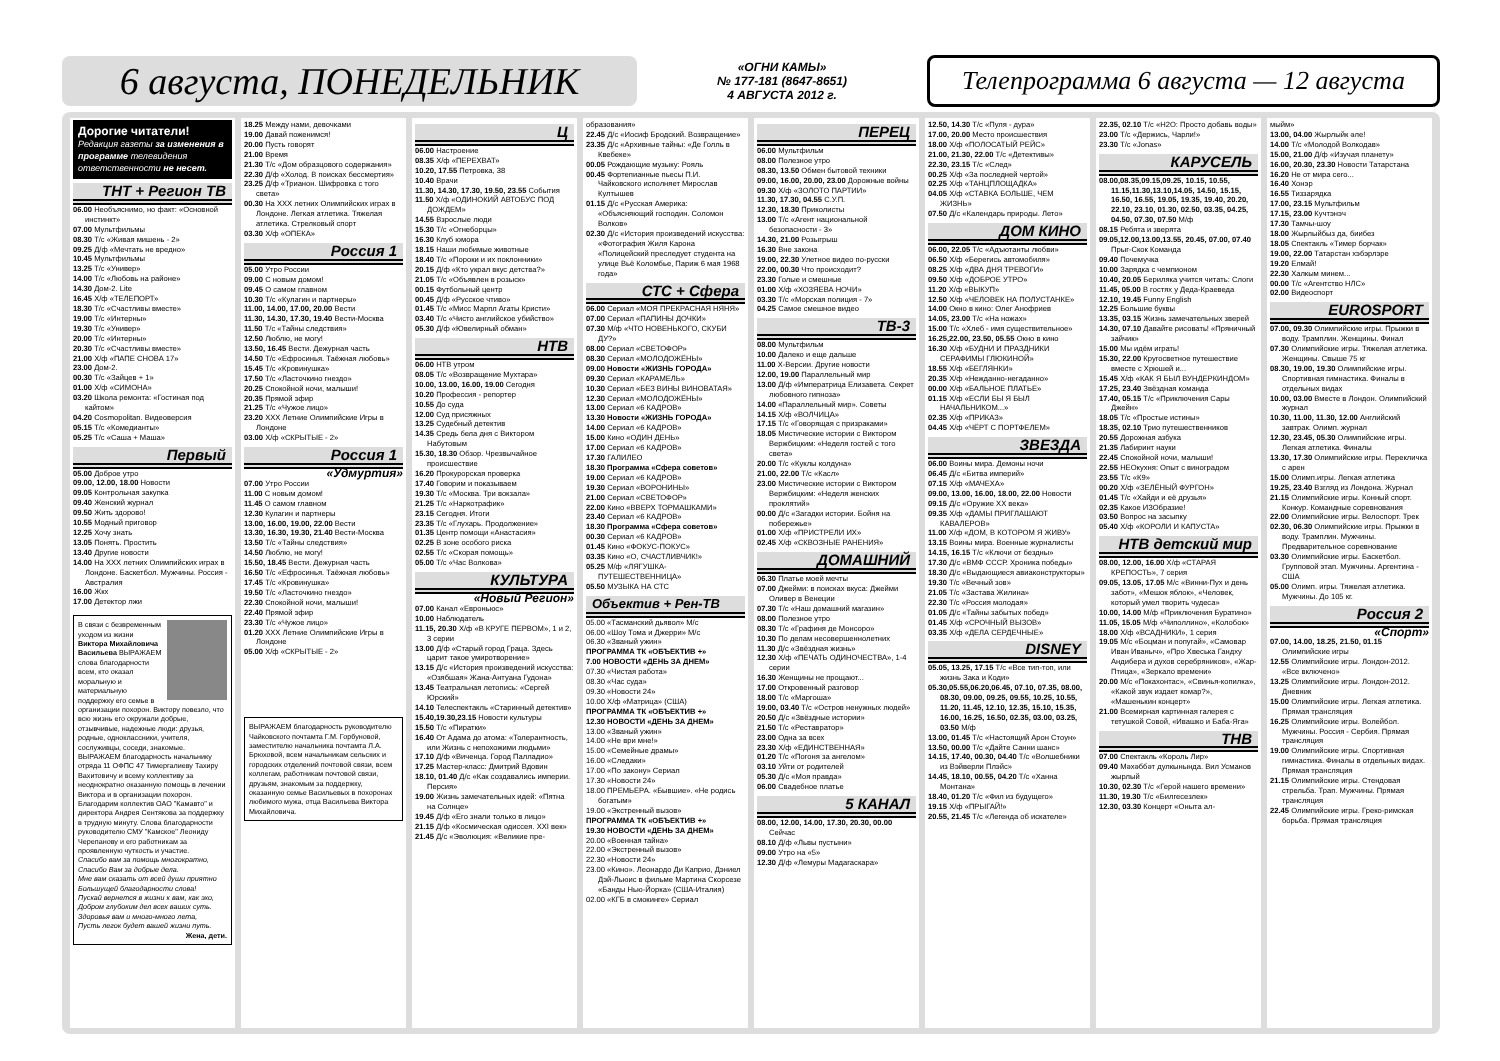6 августа, ПОНЕДЕЛЬНИК
«ОГНИ КАМЫ»
№ 177-181 (8647-8651)
4 АВГУСТА 2012 г.
Телепрограмма 6 августа — 12 августа
Дорогие читатели!
Редакция газеты за изменения в программе телевидения ответственности не несет.
ТНТ + Регион ТВ
06.00 Необъяснимо, но факт: «Основной инстинкт»
07.00 Мультфильмы
08.30 Т/с «Живая мишень - 2»
09.25 Д/ф «Мечтать не вредно»
10.45 Мультфильмы
13.25 Т/с «Универ»
14.00 Т/с «Любовь на районе»
14.30 Дом-2. Lite
16.45 Х/ф «ТЕЛЕПОРТ»
18.30 Т/с «Счастливы вместе»
19.00 Т/с «Интерны»
19.30 Т/с «Универ»
20.00 Т/с «Интерны»
20.30 Т/с «Счастливы вместе»
21.00 Х/ф «ПАПЕ СНОВА 17»
23.00 Дом-2.
00.30 Т/с «Зайцев + 1»
01.00 Х/ф «СИМОНА»
03.20 Школа ремонта: «Гостиная под кайтом»
04.20 Cosmopolitan. Видеоверсия
05.15 Т/с «Комедианты»
05.25 Т/с «Саша + Маша»
Первый
05.00 Доброе утро
09.00, 12.00, 18.00 Новости
09.05 Контрольная закупка
09.40 Женский журнал
09.50 Жить здорово!
10.55 Модный приговор
12.25 Хочу знать
13.05 Понять. Простить
13.40 Другие новости
14.00 На XXX летних Олимпийских играх в Лондоне. Баскетбол. Мужчины. Россия - Австралия
16.00 Жкх
17.00 Детектор лжи
В связи с безвременным уходом из жизни Виктора Михайловича Васильева ВЫРАЖАЕМ слова благодарности всем, кто оказал моральную и материальную поддержку его семье в организации похорон. Виктору повезло, что всю жизнь его окружали добрые, отзывчивые, надежные люди: друзья, родные, одноклассники, учителя, сослуживцы, соседи, знакомые.
ВЫРАЖАЕМ благодарность начальнику отряда 11 ОФПС 47 Тимергалиеву Тахиру Вахитовичу и всему коллективу за неоднократно оказанную помощь в лечении Виктора и в организации похорон. Благодарим коллектив ОАО "Камавто" и директора Андрея Сентякова за поддержку в трудную минуту. Слова благодарности руководителю СМУ "Камское" Леониду Черепанову и его работникам за проявленную чуткость и участие.
Спасибо вам за помощь многократно,
Спасибо Вам за добрые дела.
Мне вам сказать от всей души приятно
Большущей благодарности слова!
Пускай вернется в жизни к вам, как эхо,
Добром глубоким дел всех ваших суть.
Здоровья вам и много-много лета,
Пусть легок будет вашей жизни путь.
Жена, дети.
18.25 Между нами, девочками
19.00 Давай поженимся!
20.00 Пусть говорят
21.00 Время
21.30 Т/с «Дом образцового содержания»
22.30 Д/ф «Холод. В поисках бессмертия»
23.25 Д/ф «Трианон. Шифровка с того света»
00.30 На XXX летних Олимпийских играх в Лондоне. Легкая атлетика. Тяжелая атлетика. Стрелковый спорт
03.30 Х/ф «ОПЕКА»
Россия 1
05.00 Утро России
09.00 С новым домом!
09.45 О самом главном
10.30 Т/с «Кулагин и партнеры»
11.00, 14.00, 17.00, 20.00 Вести
11.30, 14.30, 17.30, 19.40 Вести-Москва
11.50 Т/с «Тайны следствия»
12.50 Люблю, не могу!
13.50, 16.45 Вести. Дежурная часть
14.50 Т/с «Ефросинья. Таёжная любовь»
15.45 Т/с «Кровинушка»
17.50 Т/с «Ласточкино гнездо»
20.25 Спокойной ночи, малыши!
20.35 Прямой эфир
21.25 Т/с «Чужое лицо»
23.20 XXX Летние Олимпийские Игры в Лондоне
03.00 Х/ф «СКРЫТЫЕ - 2»
Россия 1
«Удмуртия»
07.00 Утро России
11.00 С новым домом!
11.45 О самом главном
12.30 Кулагин и партнеры
13.00, 16.00, 19.00, 22.00 Вести
13.30, 16.30, 19.30, 21.40 Вести-Москва
13.50 Т/с «Тайны следствия»
14.50 Люблю, не могу!
15.50, 18.45 Вести. Дежурная часть
16.50 Т/с «Ефросинья. Таёжная любовь»
17.45 Т/с «Кровинушка»
19.50 Т/с «Ласточкино гнездо»
22.30 Спокойной ночи, малыши!
22.40 Прямой эфир
23.30 Т/с «Чужое лицо»
01.20 XXX Летние Олимпийские Игры в Лондоне
05.00 Х/ф «СКРЫТЫЕ - 2»
ВЫРАЖАЕМ благодарность руководителю Чайковского почтамта Г.М. Горбуновой, заместителю начальника почтамта Л.А. Брюховой, всем начальникам сельских и городских отделений почтовой связи, всем коллегам, работникам почтовой связи, друзьям, знакомым за поддержку, оказанную семье Васильевых в похоронах любимого мужа, отца Васильева Виктора Михайловича.
Ц
06.00 Настроение
08.35 Х/ф «ПЕРЕХВАТ»
10.20, 17.55 Петровка, 38
10.40 Врачи
11.30, 14.30, 17.30, 19.50, 23.55 События
11.50 Х/ф «ОДИНОКИЙ АВТОБУС ПОД ДОЖДЕМ»
14.55 Взрослые люди
15.30 Т/с «Огнеборцы»
16.30 Клуб юмора
18.15 Наши любимые животные
18.40 Т/с «Пороки и их поклонники»
20.15 Д/ф «Кто украл вкус детства?»
21.05 Т/с «Объявлен в розыск»
00.15 Футбольный центр
00.45 Д/ф «Русское чтиво»
01.45 Т/с «Мисс Марпл Агаты Кристи»
03.40 Т/с «Чисто английское убийство»
05.30 Д/ф «Ювелирный обман»
НТВ
06.00 НТВ утром
08.05 Т/с «Возвращение Мухтара»
10.00, 13.00, 16.00, 19.00 Сегодня
10.20 Профессия - репортер
10.55 До суда
12.00 Суд присяжных
13.25 Судебный детектив
14.35 Средь бела дня с Виктором Набутовым
15.30, 18.30 Обзор. Чрезвычайное происшествие
16.20 Прокурорская проверка
17.40 Говорим и показываем
19.30 Т/с «Москва. Три вокзала»
21.25 Т/с «Наркотрафик»
23.15 Сегодня. Итоги
23.35 Т/с «Глухарь. Продолжение»
01.35 Центр помощи «Анастасия»
02.25 В зоне особого риска
02.55 Т/с «Скорая помощь»
05.00 Т/с «Час Волкова»
КУЛЬТУРА
«Новый Регион»
07.00 Канал «Евроньюс»
10.00 Наблюдатель
11.15, 20.30 Х/ф «В КРУГЕ ПЕРВОМ», 1 и 2, 3 серии
13.00 Д/ф «Старый город Граца. Здесь царит такое умиротворение»
13.15 Д/с «История произведений искусства: «Озябшая» Жана-Антуана Гудона»
13.45 Театральная летопись: «Сергей Юрский»
14.10 Телеспектакль «Старинный детектив»
15.40,19.30,23.15 Новости культуры
15.50 Т/с «Пиратки»
16.40 От Адама до атома: «Толерантность, или Жизнь с непохожими людьми»
17.10 Д/ф «Виченца. Город Палладио»
17.25 Мастер-класс: Дмитрий Вдовин
18.10, 01.40 Д/с «Как создавались империи. Персия»
19.00 Жизнь замечательных идей: «Пятна на Солнце»
19.45 Д/ф «Его знали только в лицо»
21.15 Д/ф «Космическая одиссея. XXI век»
21.45 Д/с «Эволюция: «Великие пре-
образования»
22.45 Д/с «Иосиф Бродский. Возвращение»
23.35 Д/с «Архивные тайны: «Де Голль в Квебеке»
00.05 Рождающие музыку: Рояль
00.45 Фортепианные пьесы П.И. Чайковского исполняет Мирослав Култышев
01.15 Д/с «Русская Америка: «Объясняющий господин. Соломон Волков»
02.30 Д/с «История произведений искусства: «Фотография Жиля Карона «Полицейский преследует студента на улице Вьё Коломбье, Париж 6 мая 1968 года»
СТС + Сфера
06.00 Сериал «МОЯ ПРЕКРАСНАЯ НЯНЯ»
07.00 Сериал «ПАПИНЫ ДОЧКИ»
07.30 М/ф «ЧТО НОВЕНЬКОГО, СКУБИ ДУ?»
08.00 Сериал «СВЕТОФОР»
08.30 Сериал «МОЛОДОЖЁНЫ»
09.00 Новости «ЖИЗНЬ ГОРОДА»
09.30 Сериал «КАРАМЕЛЬ»
10.30 Сериал «БЕЗ ВИНЫ ВИНОВАТАЯ»
12.30 Сериал «МОЛОДОЖЁНЫ»
13.00 Сериал «6 КАДРОВ»
13.30 Новости «ЖИЗНЬ ГОРОДА»
14.00 Сериал «6 КАДРОВ»
15.00 Кино «ОДИН ДЕНЬ»
17.00 Сериал «6 КАДРОВ»
17.30 ГАЛИЛЕО
18.30 Программа «Сфера советов»
19.00 Сериал «6 КАДРОВ»
19.30 Сериал «ВОРОНИНЫ»
21.00 Сериал «СВЕТОФОР»
22.00 Кино «ВВЕРХ ТОРМАШКАМИ»
23.40 Сериал «6 КАДРОВ»
18.30 Программа «Сфера советов»
00.30 Сериал «6 КАДРОВ»
01.45 Кино «ФОКУС-ПОКУС»
03.35 Кино «О, СЧАСТЛИВЧИК!»
05.25 М/ф «ЛЯГУШКА-ПУТЕШЕСТВЕННИЦА»
05.50 МУЗЫКА НА СТС
Объектив + Рен-ТВ
05.00 «Тасманский дьявол» М/с
06.00 «Шоу Тома и Джерри» М/с
06.30 «Званый ужин»
ПРОГРАММА ТК «ОБЪЕКТИВ +»
7.00 НОВОСТИ «ДЕНЬ ЗА ДНЕМ»
07.30 «Чистая работа»
08.30 «Час суда»
09.30 «Новости 24»
10.00 Х/ф «Матрица» (США)
ПРОГРАММА ТК «ОБЪЕКТИВ +»
12.30 НОВОСТИ «ДЕНЬ ЗА ДНЕМ»
13.00 «Званый ужин»
14.00 «Не ври мне!»
15.00 «Семейные драмы»
16.00 «Следаки»
17.00 «По закону» Сериал
17.30 «Новости 24»
18.00 ПРЕМЬЕРА. «Бывшие». «Не родись богатым»
19.00 «Экстренный вызов»
ПРОГРАММА ТК «ОБЪЕКТИВ +»
19.30 НОВОСТИ «ДЕНЬ ЗА ДНЕМ»
20.00 «Военная тайна»
22.00 «Экстренный вызов»
22.30 «Новости 24»
23.00 «Кино». Леонардо Ди Каприо, Дэниел Дэй-Льюис в фильме Мартина Скорсезе «Банды Нью-Йорка» (США-Италия)
02.00 «КГБ в смокинге» Сериал
ПЕРЕЦ
06.00 Мультфильм
08.00 Полезное утро
08.30, 13.50 Обмен бытовой техники
09.00, 16.00, 20.00, 23.00 Дорожные войны
09.30 Х/ф «ЗОЛОТО ПАРТИИ»
11.30, 17.30, 04.55 С.У.П.
12.30, 18.30 Приколисты
13.00 Т/с «Агент национальной безопасности - 3»
14.30, 21.00 Розыгрыш
16.30 Вне закона
19.00, 22.30 Улетное видео по-русски
22.00, 00.30 Что происходит?
23.30 Голые и смешные
01.00 Х/ф «ХОЗЯЕВА НОЧИ»
03.30 Т/с «Морская полиция - 7»
04.25 Самое смешное видео
ТВ-3
08.00 Мультфильм
10.00 Далеко и еще дальше
11.00 Х-Версии. Другие новости
12.00, 19.00 Параллельный мир
13.00 Д/ф «Императрица Елизавета. Секрет любовного гипноза»
14.00 «Параллельный мир». Советы
14.15 Х/ф «ВОЛЧИЦА»
17.15 Т/с «Говорящая с призраками»
18.05 Мистические истории с Виктором Вержбицким: «Неделя гостей с того света»
20.00 Т/с «Куклы колдуна»
21.00, 22.00 Т/с «Касл»
23.00 Мистические истории с Виктором Вержбицким: «Неделя женских проклятий»
00.00 Д/с «Загадки истории. Бойня на побережье»
01.00 Х/ф «ПРИСТРЕЛИ ИХ»
02.45 Х/ф «СКВОЗНЫЕ РАНЕНИЯ»
ДОМАШНИЙ
06.30 Платье моей мечты
07.00 Джейми: в поисках вкуса: Джейми Оливер в Венеции
07.30 Т/с «Наш домашний магазин»
08.00 Полезное утро
08.30 Т/с «Графиня де Монсоро»
10.30 По делам несовершеннолетних
11.30 Д/с «Звёздная жизнь»
12.30 Х/ф «ПЕЧАТЬ ОДИНОЧЕСТВА», 1-4 серии
16.30 Женщины не прощают...
17.00 Откровенный разговор
18.00 Т/с «Маргоша»
19.00, 03.40 Т/с «Остров ненужных людей»
20.50 Д/с «Звёздные истории»
21.50 Т/с «Реставратор»
23.00 Одна за всех
23.30 Х/ф «ЕДИНСТВЕННАЯ»
01.20 Т/с «Погоня за ангелом»
03.10 Уйти от родителей
05.30 Д/с «Моя правда»
06.00 Свадебное платье
5 КАНАЛ
08.00, 12.00, 14.00, 17.30, 20.30, 00.00 Сейчас
08.10 Д/ф «Львы пустыни»
09.00 Утро на «5»
12.30 Д/ф «Лемуры Мадагаскара»
12.50, 14.30 Т/с «Пуля - дура»
17.00, 20.00 Место происшествия
18.00 Х/ф «ПОЛОСАТЫЙ РЕЙС»
21.00, 21.30, 22.00 Т/с «Детективы»
22.30, 23.15 Т/с «След»
00.25 Х/ф «За последней чертой»
02.25 Х/ф «ТАНЦПЛОЩАДКА»
04.05 Х/ф «СТАВКА БОЛЬШЕ, ЧЕМ ЖИЗНЬ»
07.50 Д/с «Календарь природы. Лето»
ДОМ КИНО
06.00, 22.05 Т/с «Адъютанты любви»
06.50 Х/ф «Берегись автомобиля»
08.25 Х/ф «ДВА ДНЯ ТРЕВОГИ»
09.50 Х/ф «ДОБРОЕ УТРО»
11.20 Х/ф «ВЫКУП»
12.50 Х/ф «ЧЕЛОВЕК НА ПОЛУСТАНКЕ»
14.00 Окно в кино: Олег Анофриев
14.05, 23.00 Т/с «На ножах»
15.00 Т/с «Хлеб - имя существительное»
16.25,22.00, 23.50, 05.55 Окно в кино
16.30 Х/ф «БУДНИ И ПРАЗДНИКИ СЕРАФИМЫ ГЛЮКИНОЙ»
18.55 Х/ф «БЕГЛЯНКИ»
20.35 Х/ф «Нежданно-негаданно»
00.00 Х/ф «БАЛЬНОЕ ПЛАТЬЕ»
01.15 Х/ф «ЕСЛИ БЫ Я БЫЛ НАЧАЛЬНИКОМ...»
02.35 Х/ф «ПРИКАЗ»
04.45 Х/ф «ЧЁРТ С ПОРТФЕЛЕМ»
ЗВЕЗДА
06.00 Воины мира. Демоны ночи
06.45 Д/с «Битва империй»
07.15 Х/ф «МАЧЕХА»
09.00, 13.00, 16.00, 18.00, 22.00 Новости
09.15 Д/с «Оружие XX века»
09.35 Х/ф «ДАМЫ ПРИГЛАШАЮТ КАВАЛЕРОВ»
11.00 Х/ф «ДОМ, В КОТОРОМ Я ЖИВУ»
13.15 Воины мира. Военные журналисты
14.15, 16.15 Т/с «Ключи от бездны»
17.30 Д/с «ВМФ СССР. Хроника победы»
18.30 Д/с «Выдающиеся авиаконструкторы»
19.30 Т/с «Вечный зов»
21.05 Т/с «Застава Жилина»
22.30 Т/с «Россия молодая»
01.05 Д/с «Тайны забытых побед»
01.45 Х/ф «СРОЧНЫЙ ВЫЗОВ»
03.35 Х/ф «ДЕЛА СЕРДЕЧНЫЕ»
DISNEY
05.05, 13.25, 17.15 Т/с «Все тип-топ, или жизнь Зака и Коди»
05.30,05.55,06.20,06.45, 07.10, 07.35, 08.00, 08.30, 09.00, 09.25, 09.55, 10.25, 10.55, 11.20, 11.45, 12.10, 12.35, 15.10, 15.35, 16.00, 16.25, 16.50, 02.35, 03.00, 03.25, 03.50 М/ф
13.00, 01.45 Т/с «Настоящий Арон Стоун»
13.50, 00.00 Т/с «Дайте Санни шанс»
14.15, 17.40, 00.30, 04.40 Т/с «Волшебники из Вэйверли Плэйс»
14.45, 18.10, 00.55, 04.20 Т/с «Ханна Монтана»
18.40, 01.20 Т/с «Фил из будущего»
19.15 Х/ф «ПРЫГАЙ!»
20.55, 21.45 Т/с «Легенда об искателе»
22.35, 02.10 Т/с «Н2О: Просто добавь воды»
23.00 Т/с «Держись, Чарли!»
23.30 Т/с «Jonas»
КАРУСЕЛЬ
08.00,08.35,09.15,09.25, 10.15, 10.55, 11.15,11.30,13.10,14.05, 14.50, 15.15, 16.50, 16.55, 19.05, 19.35, 19.40, 20.20, 22.10, 23.10, 01.30, 02.50, 03.35, 04.25, 04.50, 07.30, 07.50 М/ф
08.15 Ребята и зверята
09.05,12.00,13.00,13.55, 20.45, 07.00, 07.40 Прыг-Скок Команда
09.40 Почемучка
10.00 Зарядка с чемпионом
10.40, 20.05 Берилякa учится читать: Слоги
11.45, 05.00 В гостях у Деда-Краеведа
12.10, 19.45 Funny English
12.25 Большие буквы
13.35, 03.15 Жизнь замечательных зверей
14.30, 07.10 Давайте рисовать! «Пряничный зайчик»
15.00 Мы идём играть!
15.30, 22.00 Кругосветное путешествие вместе с Хрюшей и...
15.45 Х/ф «КАК Я БЫЛ ВУНДЕРКИНДОМ»
17.25, 23.40 Звёздная команда
17.40, 05.15 Т/с «Приключения Сары Джейн»
18.05 Т/с «Простые истины»
18.35, 02.10 Трио путешественников
20.55 Дорожная азбука
21.35 Лабиринт науки
22.45 Спокойной ночи, малыши!
22.55 НЕОкухня: Опыт с виноградом
23.55 Т/с «К9»
00.20 Х/ф «ЗЕЛЁНЫЙ ФУРГОН»
01.45 Т/с «Хайди и её друзья»
02.35 Какое ИЗОбразие!
03.50 Вопрос на засыпку
05.40 Х/ф «КОРОЛИ И КАПУСТА»
НТВ детский мир
08.00, 12.00, 16.00 Х/ф «СТАРАЯ КРЕПОСТЬ», 7 серия
09.05, 13.05, 17.05 М/с «Винни-Пух и день забот», «Мешок яблок», «Человек, который умел творить чудеса»
10.00, 14.00 М/ф «Приключения Буратино»
11.05, 15.05 М/ф «Чиполлино», «Колобок»
18.00 Х/ф «ВСАДНИКИ», 1 серия
19.05 М/с «Боцман и попугай», «Самовар Иван Иваныч», «Про Хвеська Гандху Андибера и духов серебряников», «Жар-Птица», «Зеркало времени»
20.00 М/с «Покахонтас», «Свинья-копилка», «Какой звук издает комар?», «Машенькин концерт»
21.00 Всемирная картинная галерея с тетушкой Совой, «Ивашко и Баба-Яга»
ТНВ
07.00 Спектакль «Король Лир»
09.40 Мәхәббәт дулкынында. Вил Усманов жырлый
10.30, 02.30 Т/с «Герой нашего времени»
11.30, 19.30 Т/с «Билгесезлек»
12.30, 03.30 Концерт «Оныта ал-
мыйм»
13.00, 04.00 Жырлыйк әле!
14.00 Т/с «Молодой Волкодав»
15.00, 21.00 Д/ф «Изучая планету»
16.00, 20.30, 23.30 Новости Татарстана
16.20 Не от мира сего...
16.40 Хонэр
16.55 Тиззарядка
17.00, 23.15 Мультфильм
17.15, 23.00 Кучтэнэч
17.30 Тамчы-шоу
18.00 Жырлыйбыз да, биибез
18.05 Спектакль «Тимер борчак»
19.00, 22.00 Татарстан хэбэрлэре
19.20 Елмай!
22.30 Халкым минем...
00.00 Т/с «Агентство НЛС»
02.00 Видеоспорт
EUROSPORT
07.00, 09.30 Олимпийские игры. Прыжки в воду. Трамплин. Женщины. Финал
07.30 Олимпийские игры. Тяжелая атлетика. Женщины. Свыше 75 кг
08.30, 19.00, 19.30 Олимпийские игры. Спортивная гимнастика. Финалы в отдельных видах
10.00, 03.00 Вместе в Лондон. Олимпийский журнал
10.30, 11.00, 11.30, 12.00 Английский завтрак. Олимп. журнал
12.30, 23.45, 05.30 Олимпийские игры. Легкая атлетика. Финалы
13.30, 17.30 Олимпийские игры. Перекличка с арен
15.00 Олимп.игры. Легкая атлетика
19.25, 23.40 Взгляд из Лондона. Журнал
21.15 Олимпийские игры. Конный спорт. Конкур. Командные соревнования
22.00 Олимпийские игры. Велоспорт. Трек
02.30, 06.30 Олимпийские игры. Прыжки в воду. Трамплин. Мужчины. Предварительное соревнование
03.30 Олимпийские игры. Баскетбол. Групповой этап. Мужчины. Аргентина - США
05.00 Олимп. игры. Тяжелая атлетика. Мужчины. До 105 кг.
Россия 2
«Спорт»
07.00, 14.00, 18.25, 21.50, 01.15 Олимпийские игры
12.55 Олимпийские игры. Лондон-2012. «Все включено»
13.25 Олимпийские игры. Лондон-2012. Дневник
15.00 Олимпийские игры. Легкая атлетика. Прямая трансляция
16.25 Олимпийские игры. Волейбол. Мужчины. Россия - Сербия. Прямая трансляция
19.00 Олимпийские игры. Спортивная гимнастика. Финалы в отдельных видах. Прямая трансляция
21.15 Олимпийские игры. Стендовая стрельба. Трап. Мужчины. Прямая трансляция
22.45 Олимпийские игры. Греко-римская борьба. Прямая трансляция